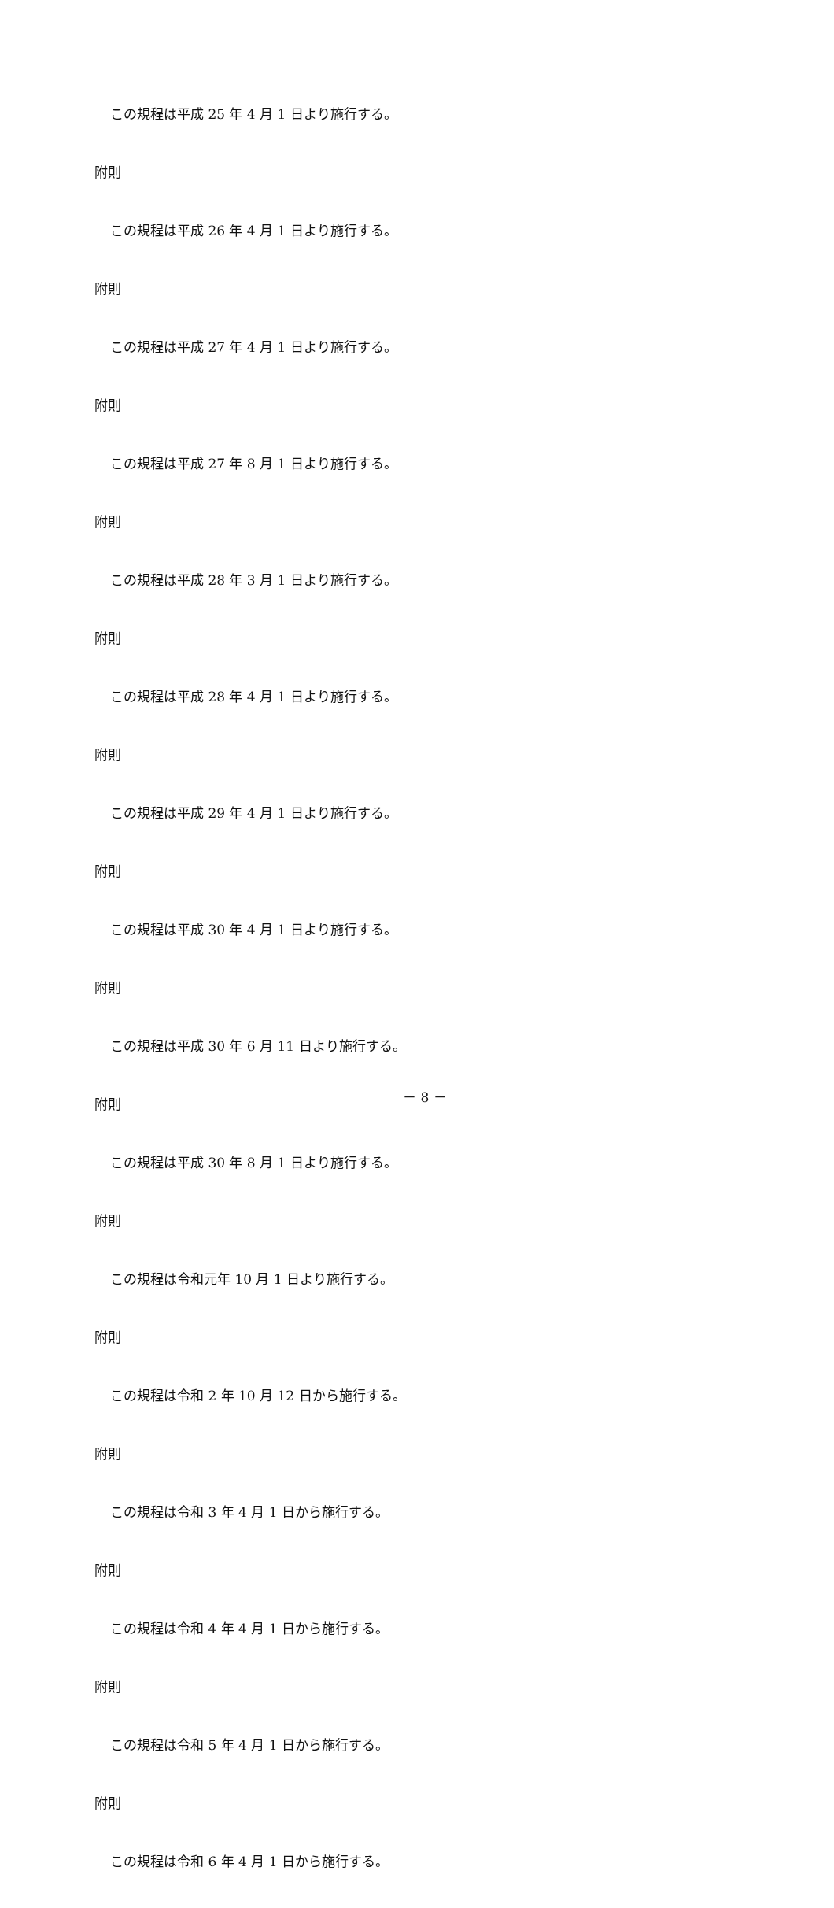この規程は平成 25 年 4 月 1 日より施行する。
附則
この規程は平成 26 年 4 月 1 日より施行する。
附則
この規程は平成 27 年 4 月 1 日より施行する。
附則
この規程は平成 27 年 8 月 1 日より施行する。
附則
この規程は平成 28 年 3 月 1 日より施行する。
附則
この規程は平成 28 年 4 月 1 日より施行する。
附則
この規程は平成 29 年 4 月 1 日より施行する。
附則
この規程は平成 30 年 4 月 1 日より施行する。
附則
この規程は平成 30 年 6 月 11 日より施行する。
附則
この規程は平成 30 年 8 月 1 日より施行する。
附則
この規程は令和元年 10 月 1 日より施行する。
附則
この規程は令和 2 年 10 月 12 日から施行する。
附則
この規程は令和 3 年 4 月 1 日から施行する。
附則
この規程は令和 4 年 4 月 1 日から施行する。
附則
この規程は令和 5 年 4 月 1 日から施行する。
附則
この規程は令和 6 年 4 月 1 日から施行する。
－ 8 －